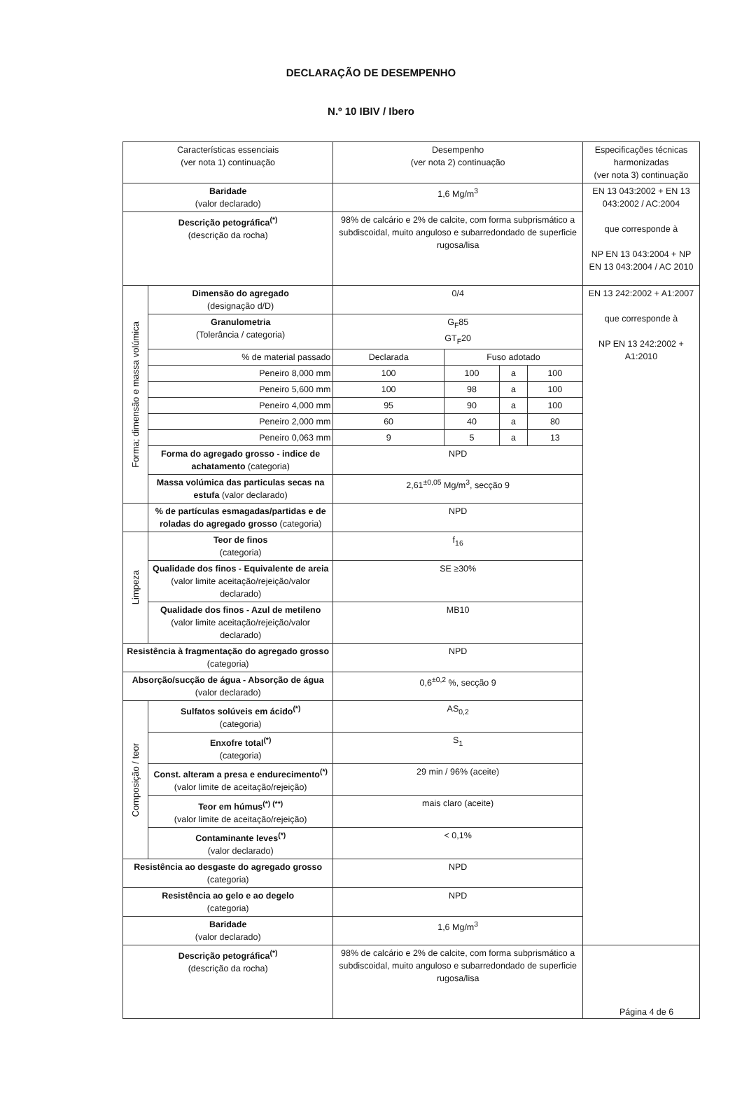DECLARAÇÃO DE DESEMPENHO
N.º 10 IBIV / Ibero
| Características essenciais (ver nota 1) continuação | | Desempenho (ver nota 2) continuação | | | | Especificações técnicas harmonizadas (ver nota 3) continuação |
| Baridade (valor declarado) | | 1,6 Mg/m<sup>3</sup> | | | | EN 13 043:2002 + EN 13 043:2002 / AC:2004 que corresponde à NP EN 13 043:2004 + NP EN 13 043:2004 / AC 2010 |
| Descrição petográfica<sup>(*)</sup> (descrição da rocha) | | 98% de calcário e 2% de calcite, com forma subprismático a subdiscoidal, muito anguloso e subarredondado de superficie rugosa/lisa | | | | |
| Forma; dimensão e massa volúmica | Dimensão do agregado (designação d/D) | 0/4 | | | | EN 13 242:2002 + A1:2007 que corresponde à NP EN 13 242:2002 + A1:2010 |
| | Granulometria (Tolerância / categoria) | G<sub>F</sub>85 GT<sub>F</sub>20 | | | | |
| | % de material passado | Declarada | Fuso adotado | | | |
| | Peneiro 8,000 mm | 100 | 100 | a | 100 | |
| | Peneiro 5,600 mm | 100 | 98 | a | 100 | |
| | Peneiro 4,000 mm | 95 | 90 | a | 100 | |
| | Peneiro 2,000 mm | 60 | 40 | a | 80 | |
| | Peneiro 0,063 mm | 9 | 5 | a | 13 | |
| | Forma do agregado grosso - indice de achatamento (categoria) | NPD | | | | |
| | Massa volúmica das particulas secas na estufa (valor declarado) | 2,61<sup>±0,05</sup> Mg/m<sup>3</sup>, secção 9 | | | | |
| | % de partículas esmagadas/partidas e de roladas do agregado grosso (categoria) | NPD | | | | |
| Limpeza | Teor de finos (categoria) | f<sub>16</sub> | | | | |
| | Qualidade dos finos - Equivalente de areia (valor limite aceitação/rejeição/valor declarado) | SE ≥30% | | | | |
| | Qualidade dos finos - Azul de metileno (valor limite aceitação/rejeição/valor declarado) | MB10 | | | | |
| Resistência à fragmentação do agregado grosso (categoria) | | NPD | | | | |
| Absorção/sucção de água - Absorção de água (valor declarado) | | 0,6<sup>±0,2</sup> %, secção 9 | | | | |
| Composição / teor | Sulfatos solúveis em ácido<sup>(*)</sup> (categoria) | AS<sub>0,2</sub> | | | | |
| | Enxofre total<sup>(*)</sup> (categoria) | S<sub>1</sub> | | | | |
| | Const. alteram a presa e endurecimento<sup>(*)</sup> (valor limite de aceitação/rejeição) | 29 min / 96% (aceite) | | | | |
| | Teor em húmus<sup>(*) (**)</sup> (valor limite de aceitação/rejeição) | mais claro (aceite) | | | | |
| | Contaminante leves<sup>(*)</sup> (valor declarado) | < 0,1% | | | | |
| Resistência ao desgaste do agregado grosso (categoria) | | NPD | | | | |
| Resistência ao gelo e ao degelo (categoria) | | NPD | | | | |
| Baridade (valor declarado) | | 1,6 Mg/m<sup>3</sup> | | | | |
| Descrição petográfica<sup>(*)</sup> (descrição da rocha) | | 98% de calcário e 2% de calcite, com forma subprismático a subdiscoidal, muito anguloso e subarredondado de superficie rugosa/lisa | | | | |
Página 4 de 6